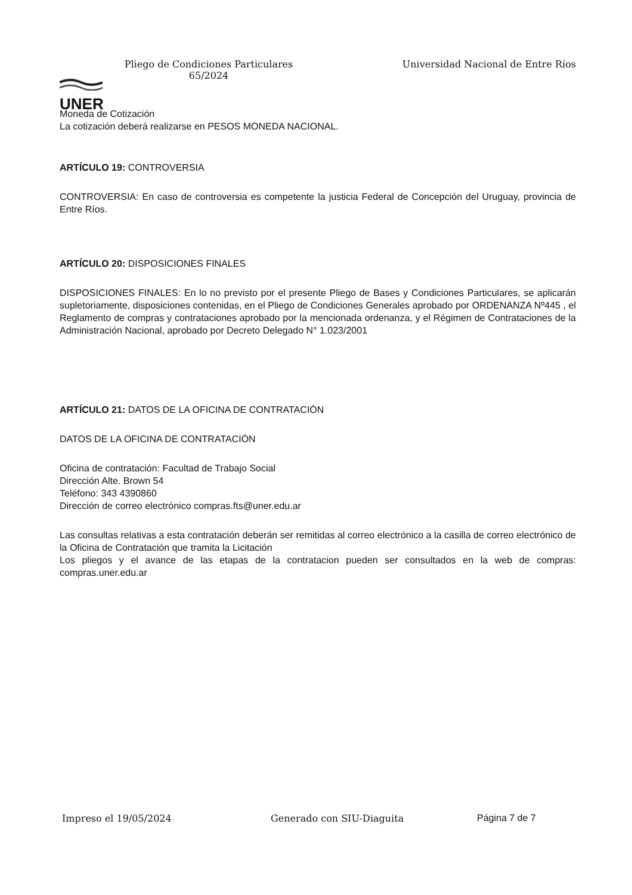UNER
Pliego de Condiciones Particulares
65/2024
Universidad Nacional de Entre Ríos
Moneda de Cotización
La cotización deberá realizarse en PESOS MONEDA NACIONAL.
ARTÍCULO 19: CONTROVERSIA
CONTROVERSIA: En caso de controversia es competente la justicia Federal de Concepción del Uruguay, provincia de Entre Ríos.
ARTÍCULO 20: DISPOSICIONES FINALES
DISPOSICIONES FINALES: En lo no previsto por el presente Pliego de Bases y Condiciones Particulares, se aplicarán supletoriamente, disposiciones contenidas, en el Pliego de Condiciones Generales aprobado por ORDENANZA Nº445 , el Reglamento de compras y contrataciones aprobado por la mencionada ordenanza, y el Régimen de Contrataciones de la Administración Nacional, aprobado por Decreto Delegado N° 1.023/2001
ARTÍCULO 21: DATOS DE LA OFICINA DE CONTRATACIÓN
DATOS DE LA OFICINA DE CONTRATACIÓN
Oficina de contratación: Facultad de Trabajo Social
Dirección Alte. Brown 54
Teléfono: 343 4390860
Dirección de correo electrónico compras.fts@uner.edu.ar
Las consultas relativas a esta contratación deberán ser remitidas al correo electrónico a la casilla de correo electrónico de la Oficina de Contratación que tramita la Licitación
Los pliegos y el avance de las etapas de la contratacion pueden ser consultados en la web de compras: compras.uner.edu.ar
Impreso el 19/05/2024 Generado con SIU-Diaguita Página 7 de 7